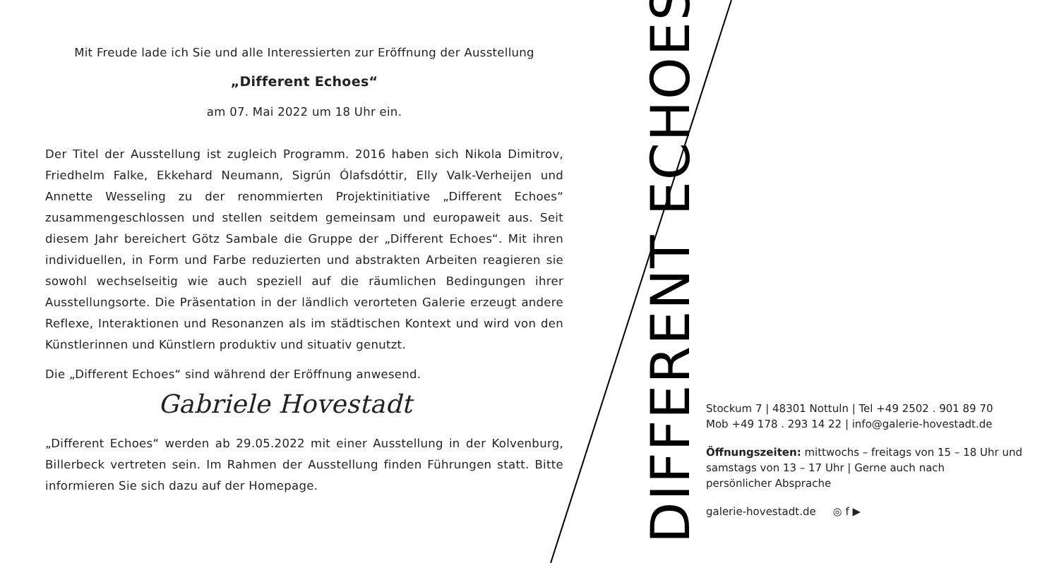Mit Freude lade ich Sie und alle Interessierten zur Eröffnung der Ausstellung
„Different Echoes“
am 07. Mai 2022 um 18 Uhr ein.
Der Titel der Ausstellung ist zugleich Programm. 2016 haben sich Nikola Dimitrov, Friedhelm Falke, Ekkehard Neumann, Sigrún Ólafsdóttir, Elly Valk-Verheijen und Annette Wesseling zu der renommierten Projektinitiative „Different Echoes“ zusammengeschlossen und stellen seitdem gemeinsam und europaweit aus. Seit diesem Jahr bereichert Götz Sambale die Gruppe der „Different Echoes“. Mit ihren individuellen, in Form und Farbe reduzierten und abstrakten Arbeiten reagieren sie sowohl wechselseitig wie auch speziell auf die räumlichen Bedingungen ihrer Ausstellungsorte. Die Präsentation in der ländlich verorteten Galerie erzeugt andere Reflexe, Interaktionen und Resonanzen als im städtischen Kontext und wird von den Künstlerinnen und Künstlern produktiv und situativ genutzt.
Die „Different Echoes“ sind während der Eröffnung anwesend.
Gabriele Hovestadt
„Different Echoes“ werden ab 29.05.2022 mit einer Ausstellung in der Kolvenburg, Billerbeck vertreten sein. Im Rahmen der Ausstellung finden Führungen statt. Bitte informieren Sie sich dazu auf der Homepage.
DIFFERENT ECHOES
Stockum 7 | 48301 Nottuln | Tel +49 2502 . 901 89 70
Mob +49 178 . 293 14 22 | info@galerie-hovestadt.de
Öffnungszeiten: mittwochs – freitags von 15 – 18 Uhr und
samstags von 13 – 17 Uhr | Gerne auch nach
persönlicher Absprache
galerie-hovestadt.de ◎ f ▶